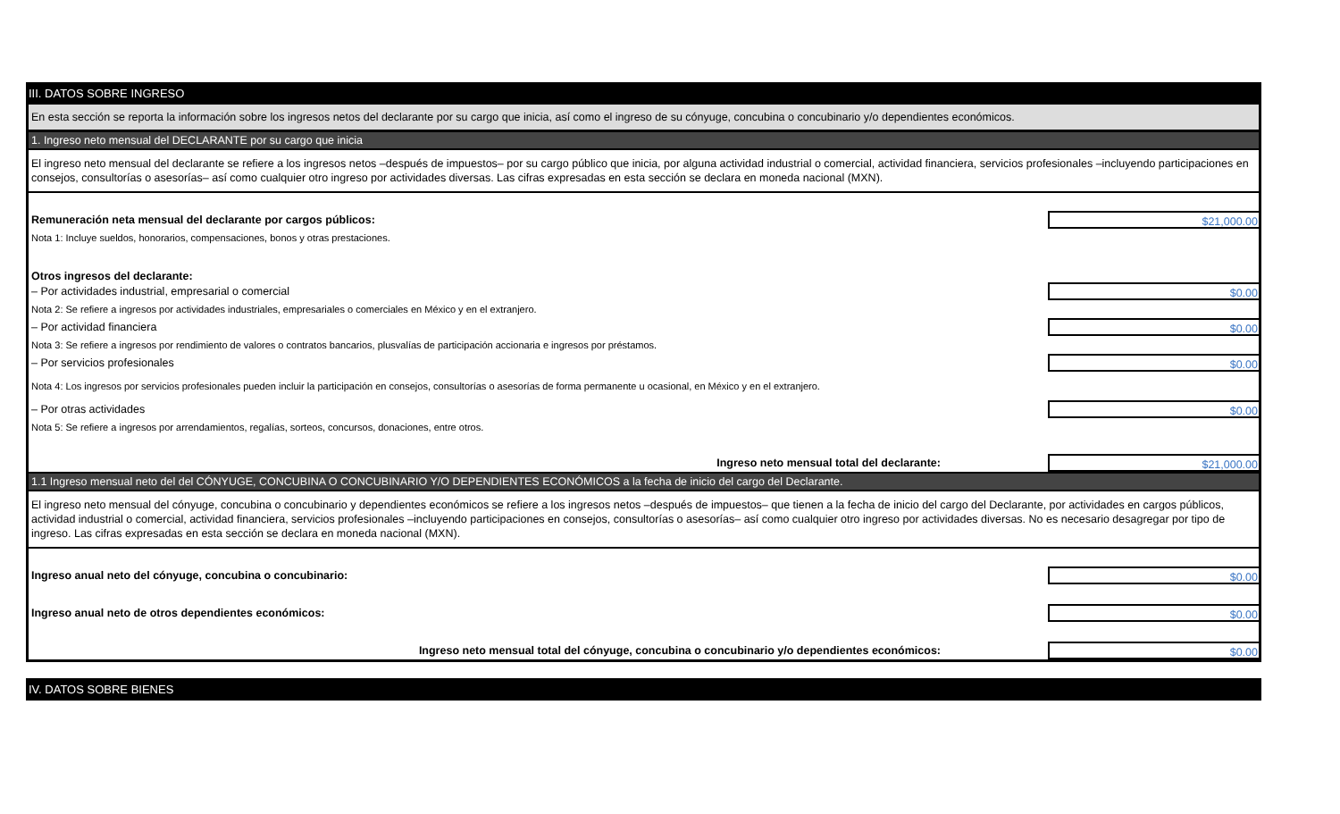III. DATOS SOBRE INGRESO
En esta sección se reporta la información sobre los ingresos netos del declarante por su cargo que inicia, así como el ingreso de su cónyuge, concubina o concubinario y/o dependientes económicos.
1. Ingreso neto mensual del DECLARANTE por su cargo que inicia
El ingreso neto mensual del declarante se refiere a los ingresos netos –después de impuestos– por su cargo público que inicia, por alguna actividad industrial o comercial, actividad financiera, servicios profesionales –incluyendo participaciones en consejos, consultorías o asesorías– así como cualquier otro ingreso por actividades diversas. Las cifras expresadas en esta sección se declara en moneda nacional (MXN).
Remuneración neta mensual del declarante por cargos públicos:
$21,000.00
Nota 1: Incluye sueldos, honorarios, compensaciones, bonos y otras prestaciones.
Otros ingresos del declarante:
– Por actividades industrial, empresarial o comercial
$0.00
Nota 2: Se refiere a ingresos por actividades industriales, empresariales o comerciales en México y en el extranjero.
– Por actividad financiera
$0.00
Nota 3: Se refiere a ingresos por rendimiento de valores o contratos bancarios, plusvalías de participación accionaria e ingresos por préstamos.
– Por servicios profesionales
$0.00
Nota 4: Los ingresos por servicios profesionales pueden incluir la participación en consejos, consultorías o asesorías de forma permanente u ocasional, en México y en el extranjero.
– Por otras actividades
$0.00
Nota 5: Se refiere a ingresos por arrendamientos, regalías, sorteos, concursos, donaciones, entre otros.
Ingreso neto mensual total del declarante:
$21,000.00
1.1 Ingreso mensual neto del del CÓNYUGE, CONCUBINA O CONCUBINARIO Y/O DEPENDIENTES ECONÓMICOS a la fecha de inicio del cargo del Declarante.
El ingreso neto mensual del cónyuge, concubina o concubinario y dependientes económicos se refiere a los ingresos netos –después de impuestos– que tienen a la fecha de inicio del cargo del Declarante, por actividades en cargos públicos, actividad industrial o comercial, actividad financiera, servicios profesionales –incluyendo participaciones en consejos, consultorías o asesorías– así como cualquier otro ingreso por actividades diversas. No es necesario desagregar por tipo de ingreso. Las cifras expresadas en esta sección se declara en moneda nacional (MXN).
Ingreso anual neto del cónyuge, concubina o concubinario:
$0.00
Ingreso anual neto de otros dependientes económicos:
$0.00
Ingreso neto mensual total del cónyuge, concubina o concubinario y/o dependientes económicos:
$0.00
IV. DATOS SOBRE BIENES